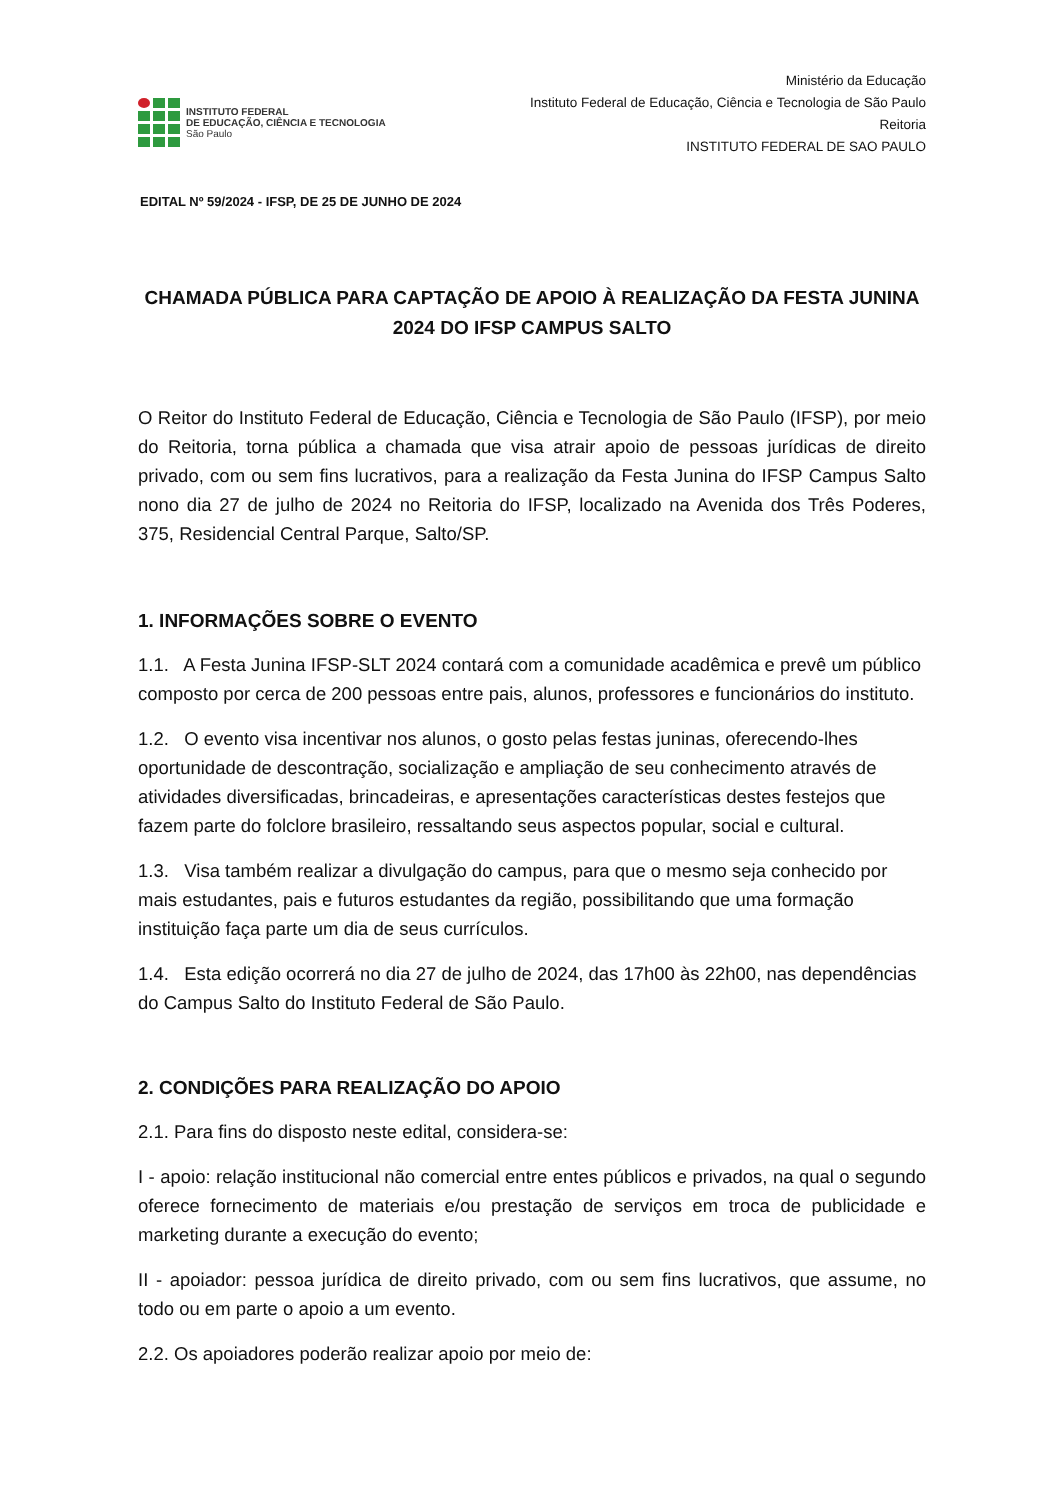INSTITUTO FEDERAL
DE EDUCAÇÃO, CIÊNCIA E TECNOLOGIA
São Paulo
Ministério da Educação
Instituto Federal de Educação, Ciência e Tecnologia de São Paulo
Reitoria
INSTITUTO FEDERAL DE SAO PAULO
EDITAL Nº 59/2024 - IFSP, DE 25 DE JUNHO DE 2024
CHAMADA PÚBLICA PARA CAPTAÇÃO DE APOIO À REALIZAÇÃO DA FESTA JUNINA 2024 DO IFSP CAMPUS SALTO
O Reitor do Instituto Federal de Educação, Ciência e Tecnologia de São Paulo (IFSP), por meio do Reitoria, torna pública a chamada que visa atrair apoio de pessoas jurídicas de direito privado, com ou sem fins lucrativos, para a realização da Festa Junina do IFSP Campus Salto nono dia 27 de julho de 2024 no Reitoria do IFSP, localizado na Avenida dos Três Poderes, 375, Residencial Central Parque, Salto/SP.
1. INFORMAÇÕES SOBRE O EVENTO
1.1. A Festa Junina IFSP-SLT 2024 contará com a comunidade acadêmica e prevê um público composto por cerca de 200 pessoas entre pais, alunos, professores e funcionários do instituto.
1.2. O evento visa incentivar nos alunos, o gosto pelas festas juninas, oferecendo-lhes oportunidade de descontração, socialização e ampliação de seu conhecimento através de atividades diversificadas, brincadeiras, e apresentações características destes festejos que fazem parte do folclore brasileiro, ressaltando seus aspectos popular, social e cultural.
1.3. Visa também realizar a divulgação do campus, para que o mesmo seja conhecido por mais estudantes, pais e futuros estudantes da região, possibilitando que uma formação instituição faça parte um dia de seus currículos.
1.4. Esta edição ocorrerá no dia 27 de julho de 2024, das 17h00 às 22h00, nas dependências do Campus Salto do Instituto Federal de São Paulo.
2. CONDIÇÕES PARA REALIZAÇÃO DO APOIO
2.1. Para fins do disposto neste edital, considera-se:
I - apoio: relação institucional não comercial entre entes públicos e privados, na qual o segundo oferece fornecimento de materiais e/ou prestação de serviços em troca de publicidade e marketing durante a execução do evento;
II - apoiador: pessoa jurídica de direito privado, com ou sem fins lucrativos, que assume, no todo ou em parte o apoio a um evento.
2.2. Os apoiadores poderão realizar apoio por meio de: